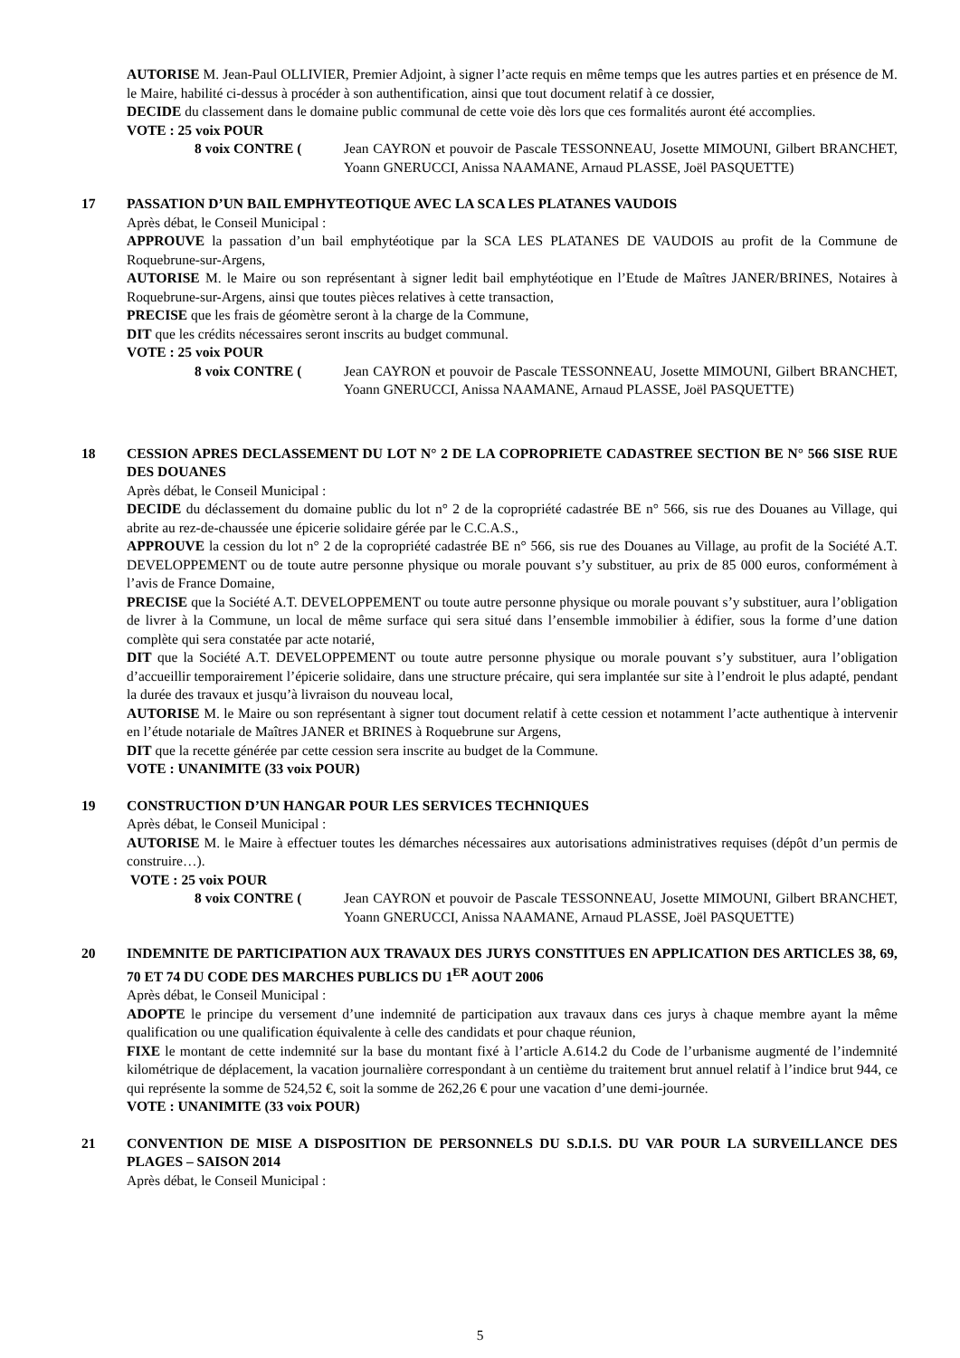AUTORISE M. Jean-Paul OLLIVIER, Premier Adjoint, à signer l’acte requis en même temps que les autres parties et en présence de M. le Maire, habilité ci-dessus à procéder à son authentification, ainsi que tout document relatif à ce dossier,
DECIDE du classement dans le domaine public communal de cette voie dès lors que ces formalités auront été accomplies.
VOTE : 25 voix POUR
8 voix CONTRE ( Jean CAYRON et pouvoir de Pascale TESSONNEAU, Josette MIMOUNI, Gilbert BRANCHET, Yoann GNERUCCI, Anissa NAAMANE, Arnaud PLASSE, Joël PASQUETTE)
17 PASSATION D’UN BAIL EMPHYTEOTIQUE AVEC LA SCA LES PLATANES VAUDOIS
Après débat, le Conseil Municipal :
APPROUVE la passation d’un bail emphytéotique par la SCA LES PLATANES DE VAUDOIS au profit de la Commune de Roquebrune-sur-Argens,
AUTORISE M. le Maire ou son représentant à signer ledit bail emphytéotique en l’Etude de Maîtres JANER/BRINES, Notaires à Roquebrune-sur-Argens, ainsi que toutes pièces relatives à cette transaction,
PRECISE que les frais de géomètre seront à la charge de la Commune,
DIT que les crédits nécessaires seront inscrits au budget communal.
VOTE : 25 voix POUR
8 voix CONTRE ( Jean CAYRON et pouvoir de Pascale TESSONNEAU, Josette MIMOUNI, Gilbert BRANCHET, Yoann GNERUCCI, Anissa NAAMANE, Arnaud PLASSE, Joël PASQUETTE)
18 CESSION APRES DECLASSEMENT DU LOT N° 2 DE LA COPROPRIETE CADASTREE SECTION BE N° 566 SISE RUE DES DOUANES
Après débat, le Conseil Municipal :
DECIDE du déclassement du domaine public du lot n° 2 de la copropriété cadastrée BE n° 566, sis rue des Douanes au Village, qui abrite au rez-de-chaussée une épicerie solidaire gérée par le C.C.A.S.,
APPROUVE la cession du lot n° 2 de la copropriété cadastrée BE n° 566, sis rue des Douanes au Village, au profit de la Société A.T. DEVELOPPEMENT ou de toute autre personne physique ou morale pouvant s’y substituer, au prix de 85 000 euros, conformément à l’avis de France Domaine,
PRECISE que la Société A.T. DEVELOPPEMENT ou toute autre personne physique ou morale pouvant s’y substituer, aura l’obligation de livrer à la Commune, un local de même surface qui sera situé dans l’ensemble immobilier à édifier, sous la forme d’une dation complète qui sera constatée par acte notarié,
DIT que la Société A.T. DEVELOPPEMENT ou toute autre personne physique ou morale pouvant s’y substituer, aura l’obligation d’accueillir temporairement l’épicerie solidaire, dans une structure précaire, qui sera implantée sur site à l’endroit le plus adapté, pendant la durée des travaux et jusqu’à livraison du nouveau local,
AUTORISE M. le Maire ou son représentant à signer tout document relatif à cette cession et notamment l’acte authentique à intervenir en l’étude notariale de Maîtres JANER et BRINES à Roquebrune sur Argens,
DIT que la recette générée par cette cession sera inscrite au budget de la Commune.
VOTE : UNANIMITE (33 voix POUR)
19 CONSTRUCTION D’UN HANGAR POUR LES SERVICES TECHNIQUES
Après débat, le Conseil Municipal :
AUTORISE M. le Maire à effectuer toutes les démarches nécessaires aux autorisations administratives requises (dépôt d’un permis de construire…).
VOTE : 25 voix POUR
8 voix CONTRE ( Jean CAYRON et pouvoir de Pascale TESSONNEAU, Josette MIMOUNI, Gilbert BRANCHET, Yoann GNERUCCI, Anissa NAAMANE, Arnaud PLASSE, Joël PASQUETTE)
20 INDEMNITE DE PARTICIPATION AUX TRAVAUX DES JURYS CONSTITUES EN APPLICATION DES ARTICLES 38, 69, 70 ET 74 DU CODE DES MARCHES PUBLICS DU 1<sup>ER</sup> AOUT 2006
Après débat, le Conseil Municipal :
ADOPTE le principe du versement d’une indemnité de participation aux travaux dans ces jurys à chaque membre ayant la même qualification ou une qualification équivalente à celle des candidats et pour chaque réunion,
FIXE le montant de cette indemnité sur la base du montant fixé à l’article A.614.2 du Code de l’urbanisme augmenté de l’indemnité kilométrique de déplacement, la vacation journalière correspondant à un centième du traitement brut annuel relatif à l’indice brut 944, ce qui représente la somme de 524,52 €, soit la somme de 262,26 € pour une vacation d’une demi-journée.
VOTE : UNANIMITE (33 voix POUR)
21 CONVENTION DE MISE A DISPOSITION DE PERSONNELS DU S.D.I.S. DU VAR POUR LA SURVEILLANCE DES PLAGES – SAISON 2014
Après débat, le Conseil Municipal :
5